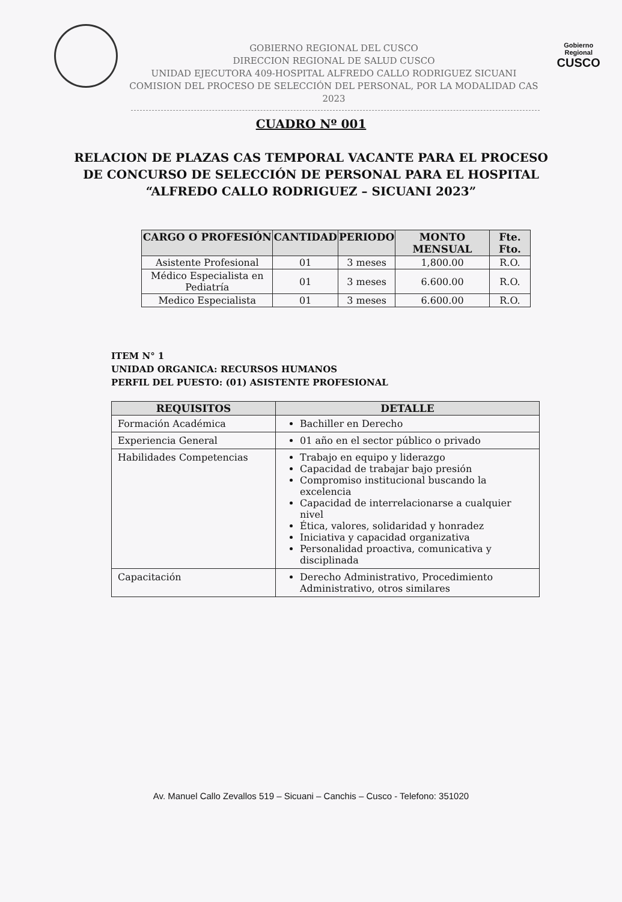GOBIERNO REGIONAL DEL CUSCO
DIRECCION REGIONAL DE SALUD CUSCO
UNIDAD EJECUTORA 409-HOSPITAL ALFREDO CALLO RODRIGUEZ SICUANI
COMISION DEL PROCESO DE SELECCIÓN DEL PERSONAL, POR LA MODALIDAD CAS 2023
Gobierno Regional
CUSCO
CUADRO Nº 001
RELACION DE PLAZAS CAS TEMPORAL VACANTE PARA EL PROCESO
DE CONCURSO DE SELECCIÓN DE PERSONAL PARA EL HOSPITAL
“ALFREDO CALLO RODRIGUEZ – SICUANI 2023”
| CARGO O PROFESIÓN | CANTIDAD | PERIODO | MONTO MENSUAL | Fte. Fto. |
| --- | --- | --- | --- | --- |
| Asistente Profesional | 01 | 3 meses | 1,800.00 | R.O. |
| Médico Especialista en Pediatría | 01 | 3 meses | 6.600.00 | R.O. |
| Medico Especialista | 01 | 3 meses | 6.600.00 | R.O. |
ITEM N° 1
UNIDAD ORGANICA: RECURSOS HUMANOS
PERFIL DEL PUESTO: (01) ASISTENTE PROFESIONAL
| REQUISITOS | DETALLE |
| --- | --- |
| Formación Académica | Bachiller en Derecho |
| Experiencia General | 01 año en el sector público o privado |
| Habilidades Competencias | Trabajo en equipo y liderazgo Capacidad de trabajar bajo presión Compromiso institucional buscando la excelencia Capacidad de interrelacionarse a cualquier nivel Ética, valores, solidaridad y honradez Iniciativa y capacidad organizativa Personalidad proactiva, comunicativa y disciplinada |
| Capacitación | Derecho Administrativo, Procedimiento Administrativo, otros similares |
Av. Manuel Callo Zevallos 519 – Sicuani – Canchis – Cusco - Telefono: 351020